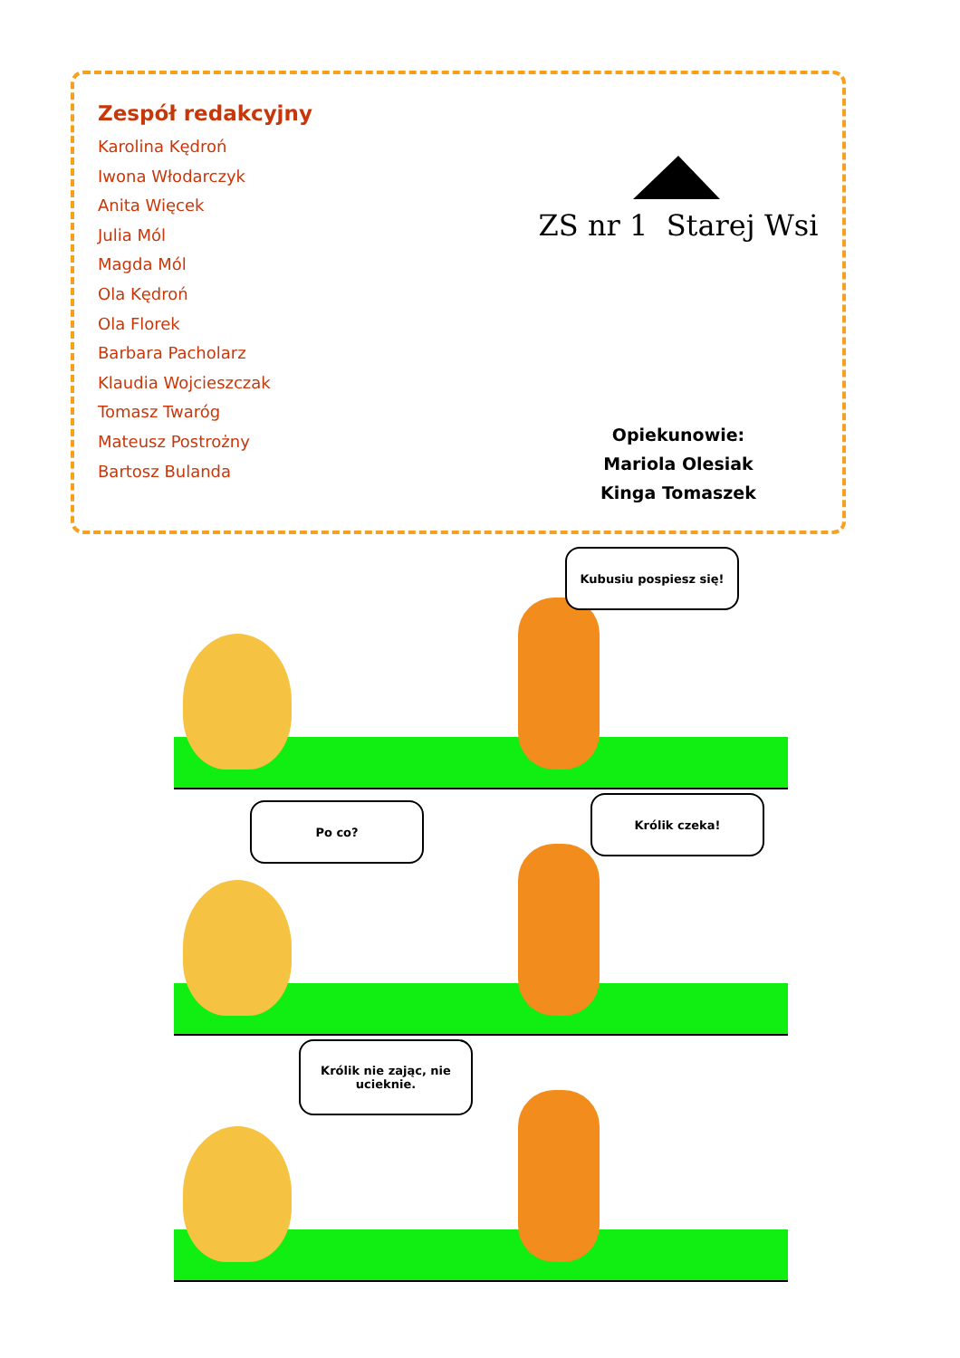Zespół redakcyjny
Karolina Kędroń
Iwona Włodarczyk
Anita Więcek
Julia Mól
Magda Mól
Ola Kędroń
Ola Florek
Barbara Pacholarz
Klaudia Wojcieszczak
Tomasz Twaróg
Mateusz Postrożny
Bartosz Bulanda
ZS nr 1 Starej Wsi
Opiekunowie:
Mariola Olesiak
Kinga Tomaszek
Kubusiu pospiesz się!
Po co?
Królik czeka!
Królik nie zając, nie ucieknie.